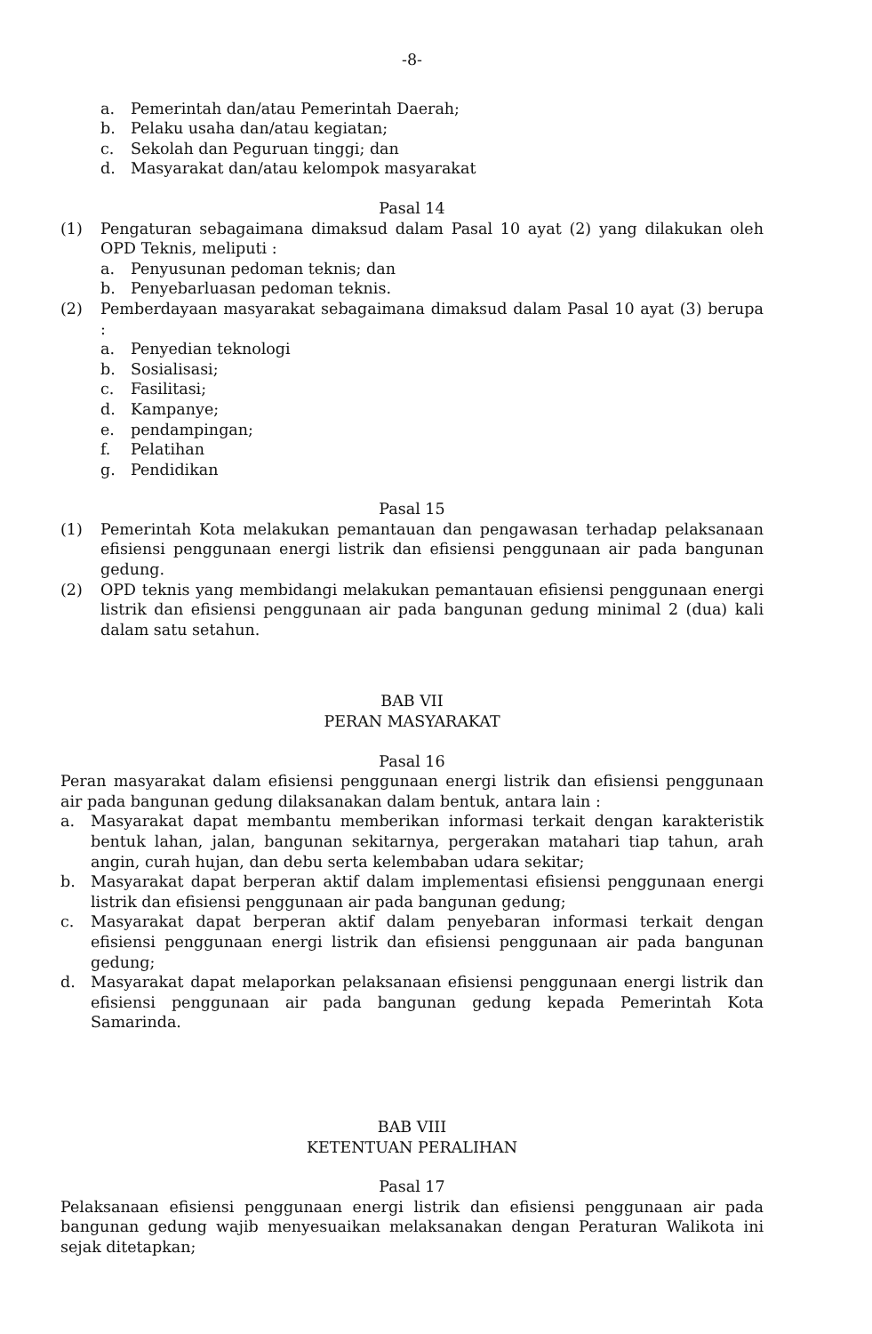-8-
a. Pemerintah dan/atau Pemerintah Daerah;
b. Pelaku usaha dan/atau kegiatan;
c. Sekolah dan Peguruan tinggi; dan
d. Masyarakat dan/atau kelompok masyarakat
Pasal 14
(1) Pengaturan sebagaimana dimaksud dalam Pasal 10 ayat (2) yang dilakukan oleh OPD Teknis, meliputi :
a. Penyusunan pedoman teknis; dan
b. Penyebarluasan pedoman teknis.
(2) Pemberdayaan masyarakat sebagaimana dimaksud dalam Pasal 10 ayat (3) berupa :
a. Penyedian teknologi
b. Sosialisasi;
c. Fasilitasi;
d. Kampanye;
e. pendampingan;
f. Pelatihan
g. Pendidikan
Pasal 15
(1) Pemerintah Kota melakukan pemantauan dan pengawasan terhadap pelaksanaan efisiensi penggunaan energi listrik dan efisiensi penggunaan air pada bangunan gedung.
(2) OPD teknis yang membidangi melakukan pemantauan efisiensi penggunaan energi listrik dan efisiensi penggunaan air pada bangunan gedung minimal 2 (dua) kali dalam satu setahun.
BAB VII
PERAN MASYARAKAT
Pasal 16
Peran masyarakat dalam efisiensi penggunaan energi listrik dan efisiensi penggunaan air pada bangunan gedung dilaksanakan dalam bentuk, antara lain :
a. Masyarakat dapat membantu memberikan informasi terkait dengan karakteristik bentuk lahan, jalan, bangunan sekitarnya, pergerakan matahari tiap tahun, arah angin, curah hujan, dan debu serta kelembaban udara sekitar;
b. Masyarakat dapat berperan aktif dalam implementasi efisiensi penggunaan energi listrik dan efisiensi penggunaan air pada bangunan gedung;
c. Masyarakat dapat berperan aktif dalam penyebaran informasi terkait dengan efisiensi penggunaan energi listrik dan efisiensi penggunaan air pada bangunan gedung;
d. Masyarakat dapat melaporkan pelaksanaan efisiensi penggunaan energi listrik dan efisiensi penggunaan air pada bangunan gedung kepada Pemerintah Kota Samarinda.
BAB VIII
KETENTUAN PERALIHAN
Pasal 17
Pelaksanaan efisiensi penggunaan energi listrik dan efisiensi penggunaan air pada bangunan gedung wajib menyesuaikan melaksanakan dengan Peraturan Walikota ini sejak ditetapkan;